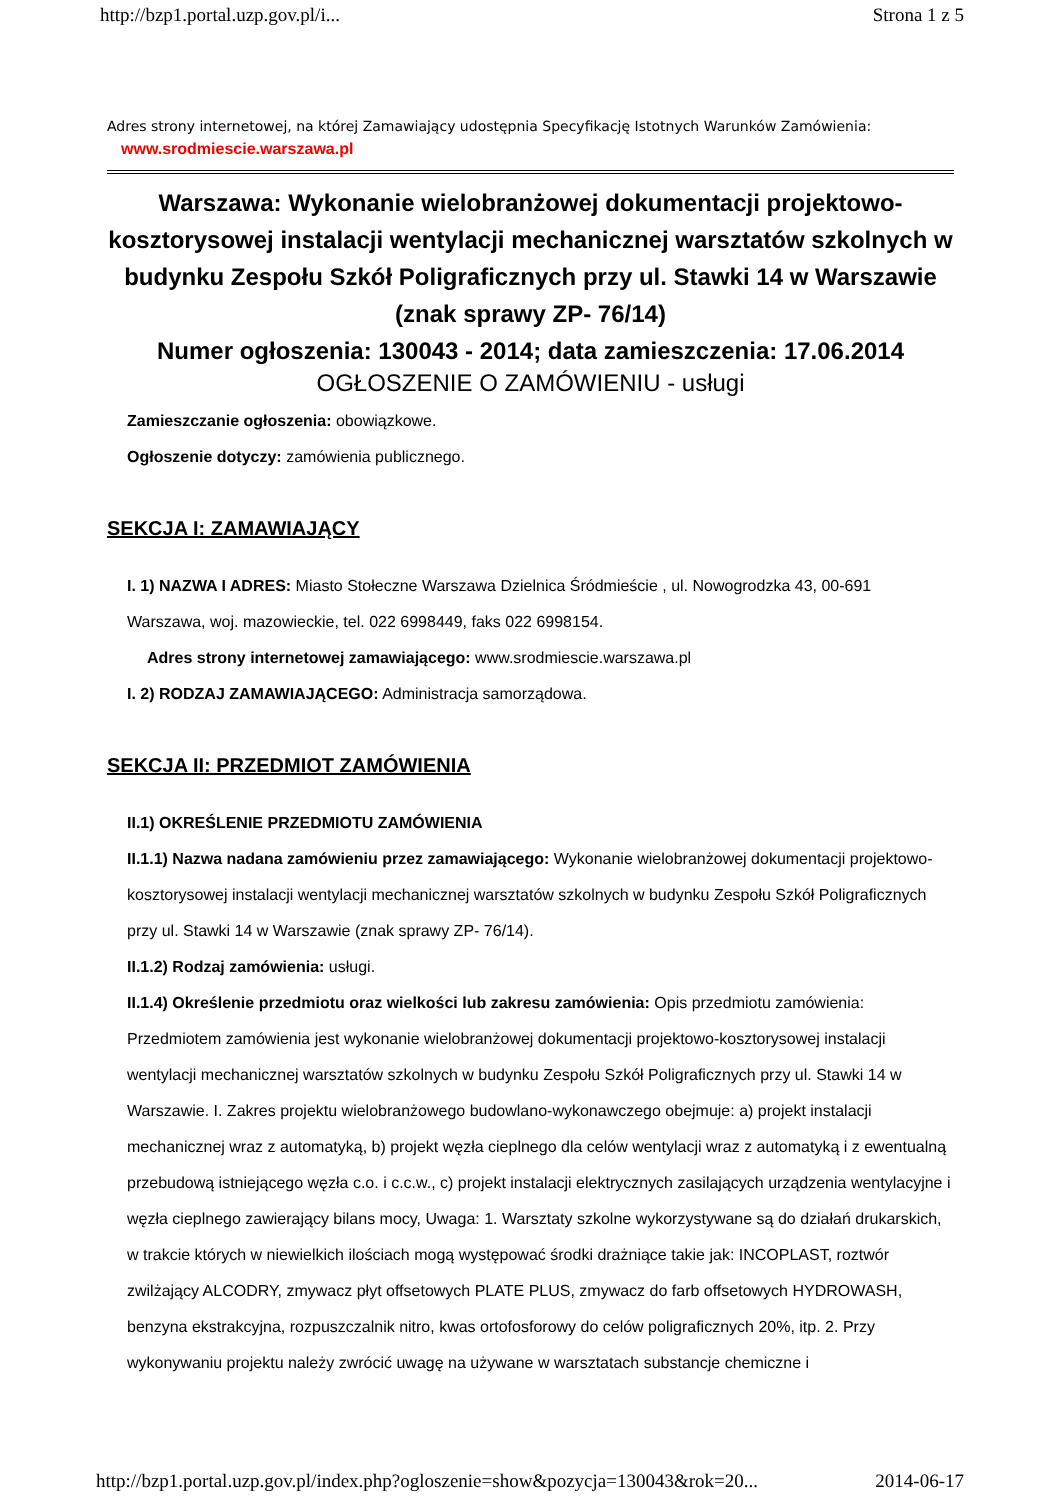http://bzp1.portal.uzp.gov.pl/i... Strona 1 z 5
Adres strony internetowej, na której Zamawiający udostępnia Specyfikację Istotnych Warunków Zamówienia:
www.srodmiescie.warszawa.pl
Warszawa: Wykonanie wielobranżowej dokumentacji projektowo-kosztorysowej instalacji wentylacji mechanicznej warsztatów szkolnych w budynku Zespołu Szkół Poligraficznych przy ul. Stawki 14 w Warszawie (znak sprawy ZP- 76/14)
Numer ogłoszenia: 130043 - 2014; data zamieszczenia: 17.06.2014
OGŁOSZENIE O ZAMÓWIENIU - usługi
Zamieszczanie ogłoszenia: obowiązkowe.
Ogłoszenie dotyczy: zamówienia publicznego.
SEKCJA I: ZAMAWIAJĄCY
I. 1) NAZWA I ADRES: Miasto Stołeczne Warszawa Dzielnica Śródmieście , ul. Nowogrodzka 43, 00-691 Warszawa, woj. mazowieckie, tel. 022 6998449, faks 022 6998154.
Adres strony internetowej zamawiającego: www.srodmiescie.warszawa.pl
I. 2) RODZAJ ZAMAWIAJĄCEGO: Administracja samorządowa.
SEKCJA II: PRZEDMIOT ZAMÓWIENIA
II.1) OKREŚLENIE PRZEDMIOTU ZAMÓWIENIA
II.1.1) Nazwa nadana zamówieniu przez zamawiającego: Wykonanie wielobranżowej dokumentacji projektowo-kosztorysowej instalacji wentylacji mechanicznej warsztatów szkolnych w budynku Zespołu Szkół Poligraficznych przy ul. Stawki 14 w Warszawie (znak sprawy ZP- 76/14).
II.1.2) Rodzaj zamówienia: usługi.
II.1.4) Określenie przedmiotu oraz wielkości lub zakresu zamówienia: Opis przedmiotu zamówienia: Przedmiotem zamówienia jest wykonanie wielobranżowej dokumentacji projektowo-kosztorysowej instalacji wentylacji mechanicznej warsztatów szkolnych w budynku Zespołu Szkół Poligraficznych przy ul. Stawki 14 w Warszawie. I. Zakres projektu wielobranżowego budowlano-wykonawczego obejmuje: a) projekt instalacji mechanicznej wraz z automatyką, b) projekt węzła cieplnego dla celów wentylacji wraz z automatyką i z ewentualną przebudową istniejącego węzła c.o. i c.c.w., c) projekt instalacji elektrycznych zasilających urządzenia wentylacyjne i węzła cieplnego zawierający bilans mocy, Uwaga: 1. Warsztaty szkolne wykorzystywane są do działań drukarskich, w trakcie których w niewielkich ilościach mogą występować środki drażniące takie jak: INCOPLAST, roztwór zwilżający ALCODRY, zmywacz płyt offsetowych PLATE PLUS, zmywacz do farb offsetowych HYDROWASH, benzyna ekstrakcyjna, rozpuszczalnik nitro, kwas ortofosforowy do celów poligraficznych 20%, itp. 2. Przy wykonywaniu projektu należy zwrócić uwagę na używane w warsztatach substancje chemiczne i
http://bzp1.portal.uzp.gov.pl/index.php?ogloszenie=show&pozycja=130043&rok=20... 2014-06-17